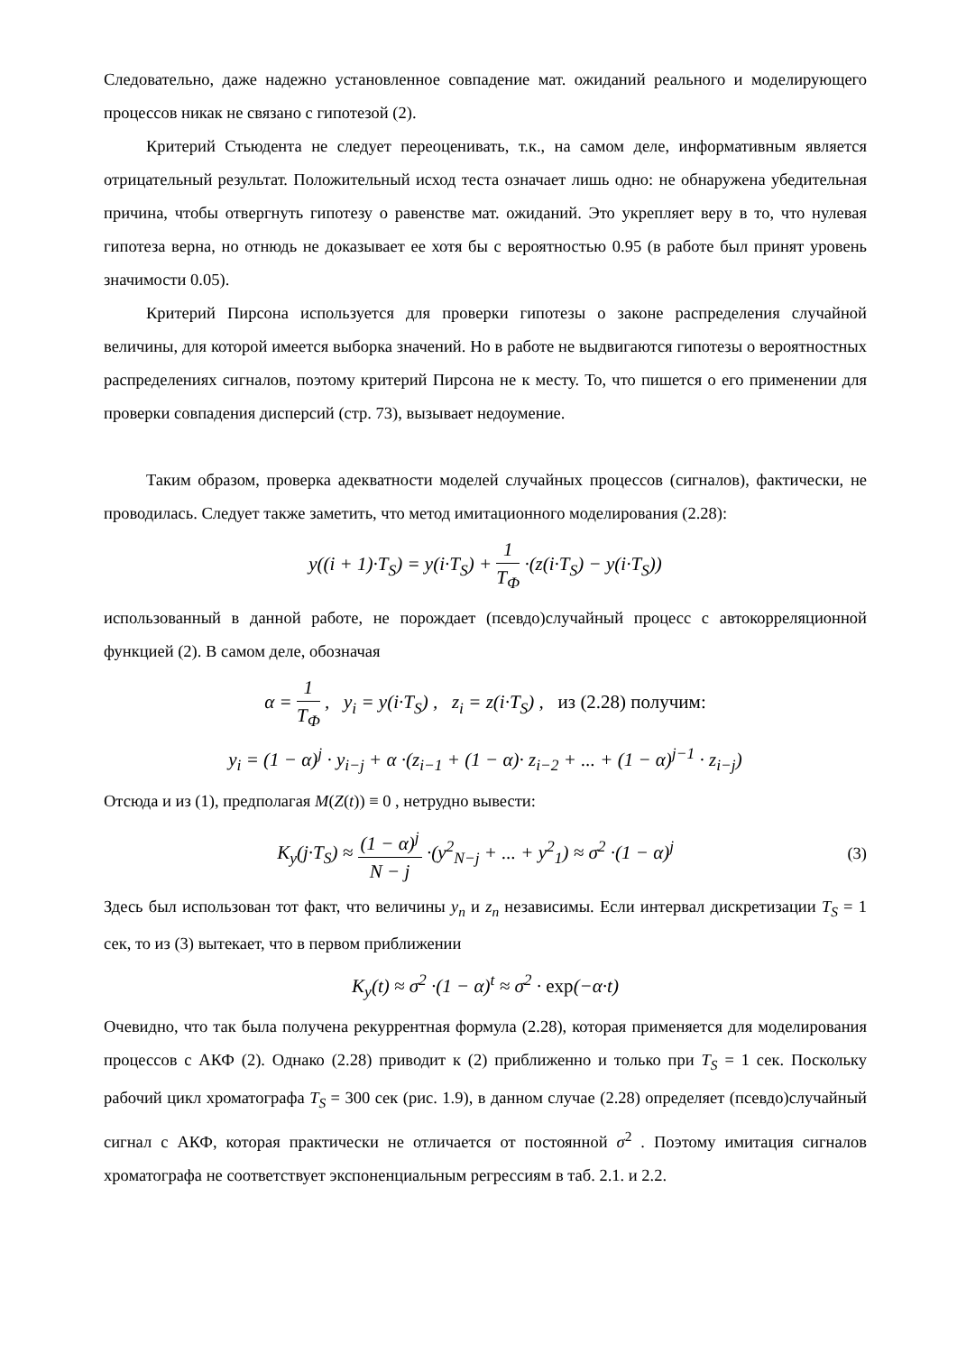Следовательно, даже надежно установленное совпадение мат. ожиданий реального и моделирующего процессов никак не связано с гипотезой (2).
Критерий Стьюдента не следует переоценивать, т.к., на самом деле, информативным является отрицательный результат. Положительный исход теста означает лишь одно: не обнаружена убедительная причина, чтобы отвергнуть гипотезу о равенстве мат. ожиданий. Это укрепляет веру в то, что нулевая гипотеза верна, но отнюдь не доказывает ее хотя бы с вероятностью 0.95 (в работе был принят уровень значимости 0.05).
Критерий Пирсона используется для проверки гипотезы о законе распределения случайной величины, для которой имеется выборка значений. Но в работе не выдвигаются гипотезы о вероятностных распределениях сигналов, поэтому критерий Пирсона не к месту. То, что пишется о его применении для проверки совпадения дисперсий (стр. 73), вызывает недоумение.
Таким образом, проверка адекватности моделей случайных процессов (сигналов), фактически, не проводилась. Следует также заметить, что метод имитационного моделирования (2.28):
y((i + 1)·T<sub>S</sub>) = y(i·T<sub>S</sub>) + 1 T<sub>Ф</sub> ·(z(i·T<sub>S</sub>) − y(i·T<sub>S</sub>))
использованный в данной работе, не порождает (псевдо)случайный процесс с автокорреляционной функцией (2). В самом деле, обозначая
α = 1 T<sub>Ф</sub> , y<sub>i</sub> = y(i·T<sub>S</sub>) , z<sub>i</sub> = z(i·T<sub>S</sub>) , из (2.28) получим:
y<sub>i</sub> = (1 − α)<sup>j</sup> · y<sub>i−j</sub> + α ·(z<sub>i−1</sub> + (1 − α)· z<sub>i−2</sub> + ... + (1 − α)<sup>j−1</sup> · z<sub>i−j</sub>)
Отсюда и из (1), предполагая M(Z(t)) ≡ 0 , нетрудно вывести:
K<sub>y</sub>(j·T<sub>S</sub>) ≈ (1 − α)<sup>j</sup> N − j ·(y<sup>2</sup><sub>N−j</sub> + ... + y<sup>2</sup><sub>1</sub>) ≈ σ<sup>2</sup> ·(1 − α)<sup>j</sup>
(3)
Здесь был использован тот факт, что величины y<sub>n</sub> и z<sub>n</sub> независимы. Если интервал дискретизации T<sub>S</sub> = 1 сек, то из (3) вытекает, что в первом приближении
K<sub>y</sub>(t) ≈ σ<sup>2</sup> ·(1 − α)<sup>t</sup> ≈ σ<sup>2</sup> · exp(−α·t)
Очевидно, что так была получена рекуррентная формула (2.28), которая применяется для моделирования процессов с АКФ (2). Однако (2.28) приводит к (2) приближенно и только при T<sub>S</sub> = 1 сек. Поскольку рабочий цикл хроматографа T<sub>S</sub> = 300 сек (рис. 1.9), в данном случае (2.28) определяет (псевдо)случайный сигнал с АКФ, которая практически не отличается от постоянной σ<sup>2</sup> . Поэтому имитация сигналов хроматографа не соответствует экспоненциальным регрессиям в таб. 2.1. и 2.2.